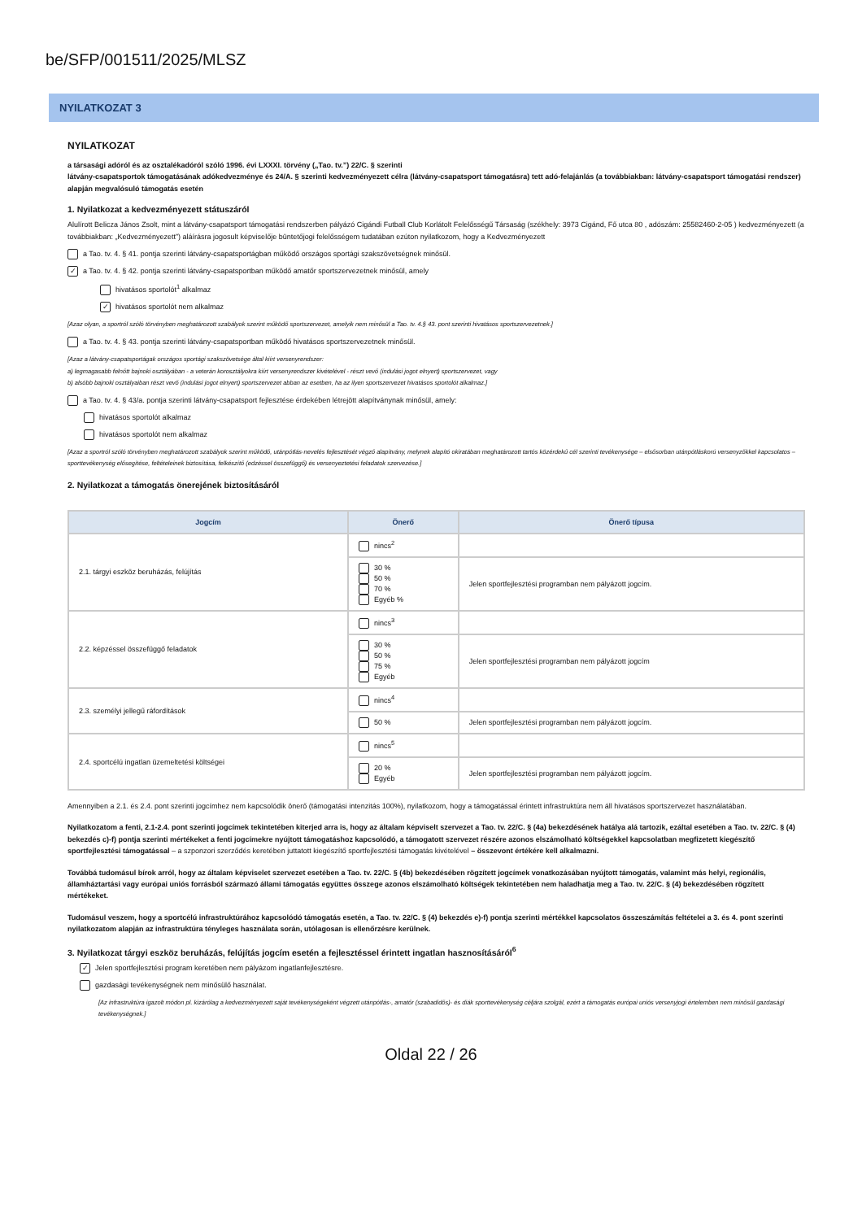be/SFP/001511/2025/MLSZ
NYILATKOZAT 3
NYILATKOZAT
a társasági adóról és az osztalékadóról szóló 1996. évi LXXXI. törvény („Tao. tv.”) 22/C. § szerinti
látvány-csapatsportok támogatásának adókedvezménye és 24/A. § szerinti kedvezményezett célra (látvány-csapatsport támogatásra) tett adó-felajánlás (a továbbiakban: látvány-csapatsport támogatási rendszer) alapján megvalósuló támogatás esetén
1. Nyilatkozat a kedvezményezett státuszáról
Alulírott Belicza János Zsolt, mint a látvány-csapatsport támogatási rendszerben pályázó Cigándi Futball Club Korlátolt Felelősségű Társaság (székhely: 3973 Cigánd, Fő utca 80 , adószám: 25582460-2-05 ) kedvezményezett (a továbbiakban: „Kedvezményezett”) aláírásra jogosult képviselője büntetőjogi felelősségem tudatában ezúton nyilatkozom, hogy a Kedvezményezett
a Tao. tv. 4. § 41. pontja szerinti látvány-csapatsportágban működő országos sportági szakszövetségnek minősül.
✓ a Tao. tv. 4. § 42. pontja szerinti látvány-csapatsportban működő amatőr sportszervezetnek minősül, amely
hivatásos sportolót<sup>1</sup> alkalmaz
✓ hivatásos sportolót nem alkalmaz
[Azaz olyan, a sportról szóló törvényben meghatározott szabályok szerint működő sportszervezet, amelyik nem minősül a Tao. tv. 4.§ 43. pont szerinti hivatásos sportszervezetnek.]
a Tao. tv. 4. § 43. pontja szerinti látvány-csapatsportban működő hivatásos sportszervezetnek minősül.
[Azaz a látvány-csapatsportágak országos sportági szakszövetsége által kiírt versenyrendszer:
a) legmagasabb felnőtt bajnoki osztályában - a veterán korosztályokra kiírt versenyrendszer kivételével - részt vevő (indulási jogot elnyert) sportszervezet, vagy
b) alsóbb bajnoki osztályaiban részt vevő (indulási jogot elnyert) sportszervezet abban az esetben, ha az ilyen sportszervezet hivatásos sportolót alkalmaz.]
a Tao. tv. 4. § 43/a. pontja szerinti látvány-csapatsport fejlesztése érdekében létrejött alapítványnak minősül, amely:
hivatásos sportolót alkalmaz
hivatásos sportolót nem alkalmaz
[Azaz a sportról szóló törvényben meghatározott szabályok szerint működő, utánpótlás-nevelés fejlesztését végző alapítvány, melynek alapító okiratában meghatározott tartós közérdekű cél szerinti tevékenysége – elsősorban utánpótláskorú versenyzőkkel kapcsolatos – sporttevékenység elősegítése, feltételeinek biztosítása, felkészítő (edzéssel összefüggő) és versenyeztetési feladatok szervezése.]
2. Nyilatkozat a támogatás önerejének biztosításáról
| Jogcím | Önerő | Önerő típusa |
| --- | --- | --- |
| 2.1. tárgyi eszköz beruházás, felújítás | nincs<sup>2</sup> | |
| | 30 % 50 % 70 % Egyéb % | Jelen sportfejlesztési programban nem pályázott jogcím. |
| 2.2. képzéssel összefüggő feladatok | nincs<sup>3</sup> | |
| | 30 % 50 % 75 % Egyéb | Jelen sportfejlesztési programban nem pályázott jogcím |
| 2.3. személyi jellegű ráfordítások | nincs<sup>4</sup> | |
| | 50 % | Jelen sportfejlesztési programban nem pályázott jogcím. |
| 2.4. sportcélú ingatlan üzemeltetési költségei | nincs<sup>5</sup> | |
| | 20 % Egyéb | Jelen sportfejlesztési programban nem pályázott jogcím. |
Amennyiben a 2.1. és 2.4. pont szerinti jogcímhez nem kapcsolódik önerő (támogatási intenzitás 100%), nyilatkozom, hogy a támogatással érintett infrastruktúra nem áll hivatásos sportszervezet használatában.
Nyilatkozatom a fenti, 2.1-2.4. pont szerinti jogcímek tekintetében kiterjed arra is, hogy az általam képviselt szervezet a Tao. tv. 22/C. § (4a) bekezdésének hatálya alá tartozik, ezáltal esetében a Tao. tv. 22/C. § (4) bekezdés c)-f) pontja szerinti mértékeket a fenti jogcímekre nyújtott támogatáshoz kapcsolódó, a támogatott szervezet részére azonos elszámolható költségekkel kapcsolatban megfizetett kiegészítő sportfejlesztési támogatással – a szponzori szerződés keretében juttatott kiegészítő sportfejlesztési támogatás kivételével – összevont értékére kell alkalmazni.
Továbbá tudomásul bírok arról, hogy az általam képviselet szervezet esetében a Tao. tv. 22/C. § (4b) bekezdésében rögzített jogcímek vonatkozásában nyújtott támogatás, valamint más helyi, regionális, államháztartási vagy európai uniós forrásból származó állami támogatás együttes összege azonos elszámolható költségek tekintetében nem haladhatja meg a Tao. tv. 22/C. § (4) bekezdésében rögzített mértékeket.
Tudomásul veszem, hogy a sportcélú infrastruktúrához kapcsolódó támogatás esetén, a Tao. tv. 22/C. § (4) bekezdés e)-f) pontja szerinti mértékkel kapcsolatos összeszámítás feltételei a 3. és 4. pont szerinti nyilatkozatom alapján az infrastruktúra tényleges használata során, utólagosan is ellenőrzésre kerülnek.
3. Nyilatkozat tárgyi eszköz beruházás, felújítás jogcím esetén a fejlesztéssel érintett ingatlan hasznosításáról<sup>6</sup>
✓ Jelen sportfejlesztési program keretében nem pályázom ingatlanfejlesztésre.
gazdasági tevékenységnek nem minősülő használat.
[Az infrastruktúra igazolt módon pl. kizárólag a kedvezményezett saját tevékenységeként végzett utánpótlás-, amatőr (szabadidős)- és diák sporttevékenység céljára szolgál, ezért a támogatás európai uniós versenyjogi értelemben nem minősül gazdasági tevékenységnek.]
Oldal 22 / 26